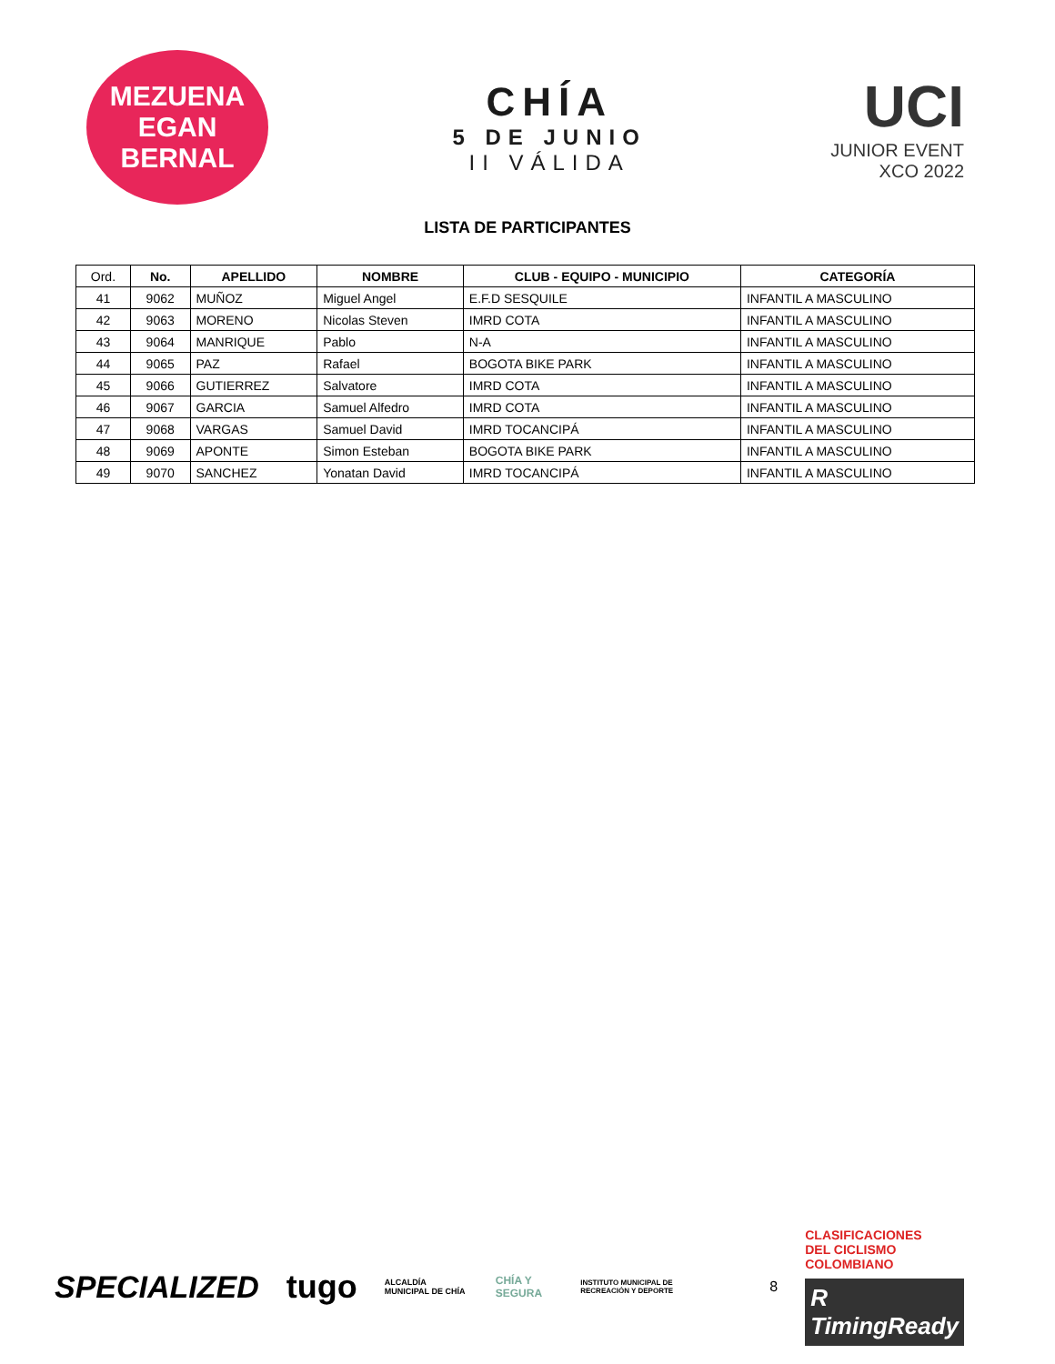MEZUENA
EGAN BERNAL
CHÍA
5 DE JUNIO
II VÁLIDA
UCI
JUNIOR EVENT
XCO 2022
LISTA DE PARTICIPANTES
| Ord. | No. | APELLIDO | NOMBRE | CLUB - EQUIPO - MUNICIPIO | CATEGORÍA |
| --- | --- | --- | --- | --- | --- |
| 41 | 9062 | MUÑOZ | Miguel Angel | E.F.D SESQUILE | INFANTIL A MASCULINO |
| 42 | 9063 | MORENO | Nicolas Steven | IMRD COTA | INFANTIL A MASCULINO |
| 43 | 9064 | MANRIQUE | Pablo | N-A | INFANTIL A MASCULINO |
| 44 | 9065 | PAZ | Rafael | BOGOTA BIKE PARK | INFANTIL A MASCULINO |
| 45 | 9066 | GUTIERREZ | Salvatore | IMRD COTA | INFANTIL A MASCULINO |
| 46 | 9067 | GARCIA | Samuel Alfedro | IMRD COTA | INFANTIL A MASCULINO |
| 47 | 9068 | VARGAS | Samuel David | IMRD TOCANCIPÁ | INFANTIL A MASCULINO |
| 48 | 9069 | APONTE | Simon Esteban | BOGOTA BIKE PARK | INFANTIL A MASCULINO |
| 49 | 9070 | SANCHEZ | Yonatan David | IMRD TOCANCIPÁ | INFANTIL A MASCULINO |
SPECIALIZED tugo ALCALDÍA MUNICIPAL DE CHÍA CHÍA Y SEGURA INSTITUTO MUNICIPAL DE RECREACIÓN Y DEPORTE 8
CLASIFICACIONES
DEL CICLISMO
COLOMBIANO
R TimingReady